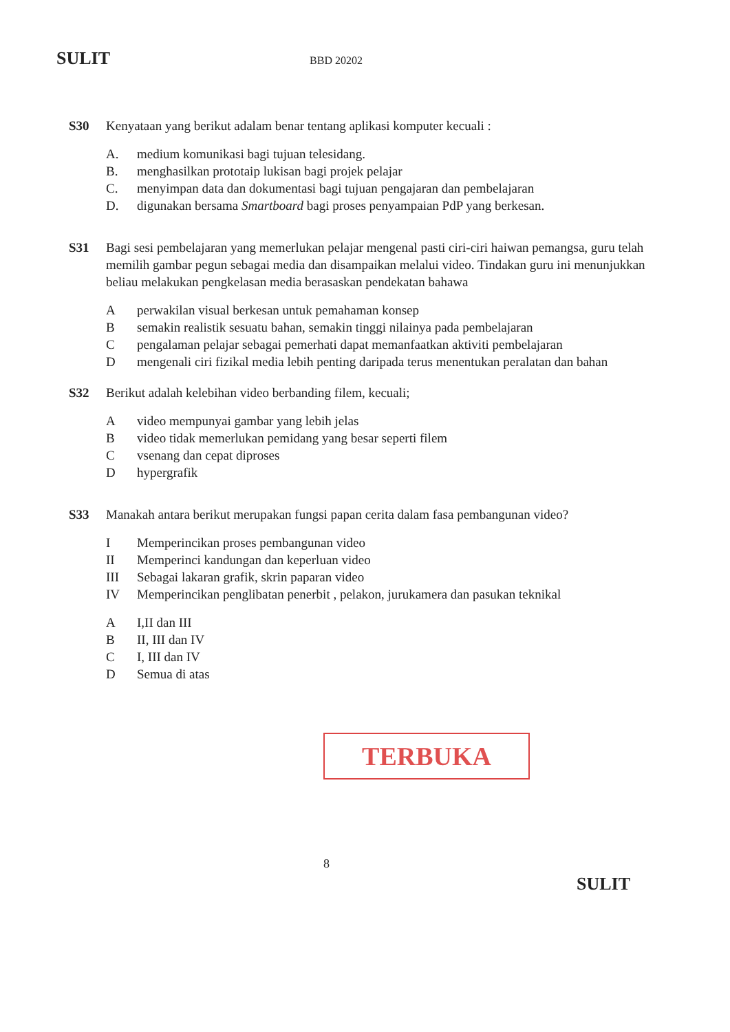SULIT BBD 20202
S30 Kenyataan yang berikut adalam benar tentang aplikasi komputer kecuali :
A. medium komunikasi bagi tujuan telesidang.
B. menghasilkan prototaip lukisan bagi projek pelajar
C. menyimpan data dan dokumentasi bagi tujuan pengajaran dan pembelajaran
D. digunakan bersama Smartboard bagi proses penyampaian PdP yang berkesan.
S31 Bagi sesi pembelajaran yang memerlukan pelajar mengenal pasti ciri-ciri haiwan pemangsa, guru telah memilih gambar pegun sebagai media dan disampaikan melalui video. Tindakan guru ini menunjukkan beliau melakukan pengkelasan media berasaskan pendekatan bahawa
Aperwakilan visual berkesan untuk pemahaman konsep
Bsemakin realistik sesuatu bahan, semakin tinggi nilainya pada pembelajaran
Cpengalaman pelajar sebagai pemerhati dapat memanfaatkan aktiviti pembelajaran
Dmengenali ciri fizikal media lebih penting daripada terus menentukan peralatan dan bahan
S32 Berikut adalah kelebihan video berbanding filem, kecuali;
Avideo mempunyai gambar yang lebih jelas
Bvideo tidak memerlukan pemidang yang besar seperti filem
Cvsenang dan cepat diproses
Dhypergrafik
S33 Manakah antara berikut merupakan fungsi papan cerita dalam fasa pembangunan video?
I Memperincikan proses pembangunan video
II Memperinci kandungan dan keperluan video
III Sebagai lakaran grafik, skrin paparan video
IV Memperincikan penglibatan penerbit , pelakon, jurukamera dan pasukan teknikal
A I,II dan III
B II, III dan IV
C I, III dan IV
D Semua di atas
TERBUKA
8
SULIT